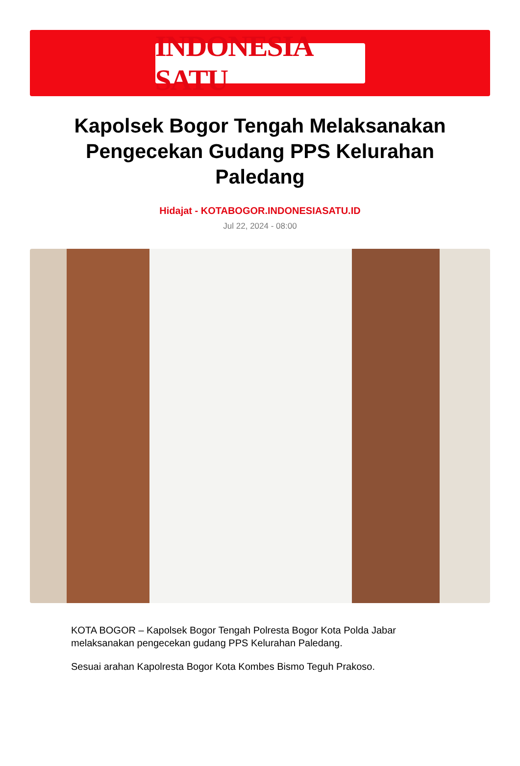INDONESIA SATU
Kapolsek Bogor Tengah Melaksanakan Pengecekan Gudang PPS Kelurahan Paledang
Hidajat - KOTABOGOR.INDONESIASATU.ID
Jul 22, 2024 - 08:00
KOTA BOGOR – Kapolsek Bogor Tengah Polresta Bogor Kota Polda Jabar melaksanakan pengecekan gudang PPS Kelurahan Paledang.
Sesuai arahan Kapolresta Bogor Kota Kombes Bismo Teguh Prakoso.